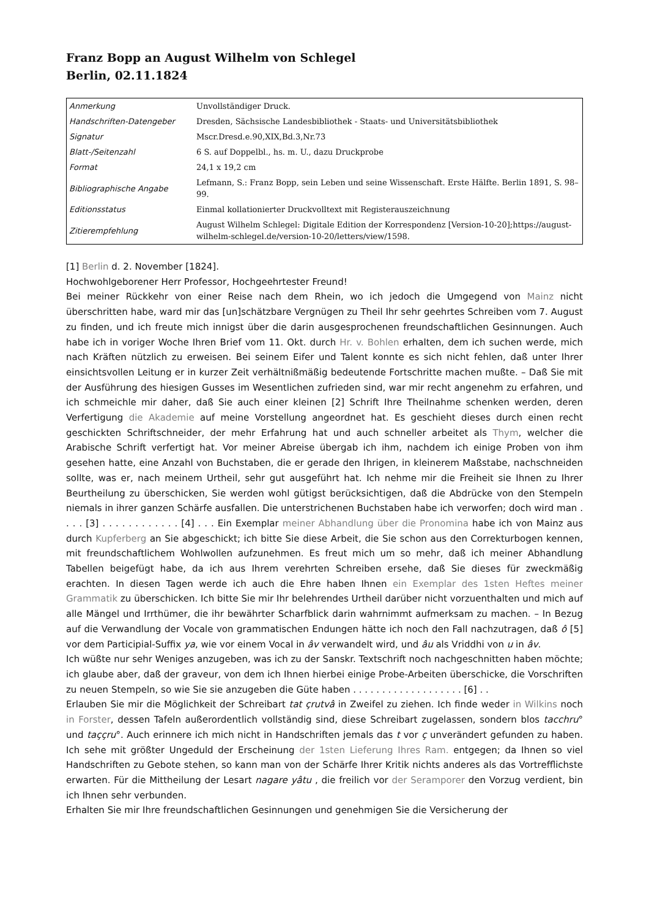Franz Bopp an August Wilhelm von Schlegel
Berlin, 02.11.1824
| Anmerkung | Unvollständiger Druck. |
| Handschriften-Datengeber | Dresden, Sächsische Landesbibliothek - Staats- und Universitätsbibliothek |
| Signatur | Mscr.Dresd.e.90,XIX,Bd.3,Nr.73 |
| Blatt-/Seitenzahl | 6 S. auf Doppelbl., hs. m. U., dazu Druckprobe |
| Format | 24,1 x 19,2 cm |
| Bibliographische Angabe | Lefmann, S.: Franz Bopp, sein Leben und seine Wissenschaft. Erste Hälfte. Berlin 1891, S. 98–99. |
| Editionsstatus | Einmal kollationierter Druckvolltext mit Registerauszeichnung |
| Zitierempfehlung | August Wilhelm Schlegel: Digitale Edition der Korrespondenz [Version-10-20];https://august-wilhelm-schlegel.de/version-10-20/letters/view/1598. |
[1] Berlin d. 2. November [1824].
Hochwohlgeborener Herr Professor, Hochgeehrtester Freund!
Bei meiner Rückkehr von einer Reise nach dem Rhein, wo ich jedoch die Umgegend von Mainz nicht überschritten habe, ward mir das [un]schätzbare Vergnügen zu Theil Ihr sehr geehrtes Schreiben vom 7. August zu finden, und ich freute mich innigst über die darin ausgesprochenen freundschaftlichen Gesinnungen. Auch habe ich in voriger Woche Ihren Brief vom 11. Okt. durch Hr. v. Bohlen erhalten, dem ich suchen werde, mich nach Kräften nützlich zu erweisen. Bei seinem Eifer und Talent konnte es sich nicht fehlen, daß unter Ihrer einsichtsvollen Leitung er in kurzer Zeit verhältnißmäßig bedeutende Fortschritte machen mußte. – Daß Sie mit der Ausführung des hiesigen Gusses im Wesentlichen zufrieden sind, war mir recht angenehm zu erfahren, und ich schmeichle mir daher, daß Sie auch einer kleinen [2] Schrift Ihre Theilnahme schenken werden, deren Verfertigung die Akademie auf meine Vorstellung angeordnet hat. Es geschieht dieses durch einen recht geschickten Schriftschneider, der mehr Erfahrung hat und auch schneller arbeitet als Thym, welcher die Arabische Schrift verfertigt hat. Vor meiner Abreise übergab ich ihm, nachdem ich einige Proben von ihm gesehen hatte, eine Anzahl von Buchstaben, die er gerade den Ihrigen, in kleinerem Maßstabe, nachschneiden sollte, was er, nach meinem Urtheil, sehr gut ausgeführt hat. Ich nehme mir die Freiheit sie Ihnen zu Ihrer Beurtheilung zu überschicken, Sie werden wohl gütigst berücksichtigen, daß die Abdrücke von den Stempeln niemals in ihrer ganzen Schärfe ausfallen. Die unterstrichenen Buchstaben habe ich verworfen; doch wird man . . . . [3] . . . . . . . . . . . . [4] . . . Ein Exemplar meiner Abhandlung über die Pronomina habe ich von Mainz aus durch Kupferberg an Sie abgeschickt; ich bitte Sie diese Arbeit, die Sie schon aus den Correkturbogen kennen, mit freundschaftlichem Wohlwollen aufzunehmen. Es freut mich um so mehr, daß ich meiner Abhandlung Tabellen beigefügt habe, da ich aus Ihrem verehrten Schreiben ersehe, daß Sie dieses für zweckmäßig erachten. In diesen Tagen werde ich auch die Ehre haben Ihnen ein Exemplar des 1sten Heftes meiner Grammatik zu überschicken. Ich bitte Sie mir Ihr belehrendes Urtheil darüber nicht vorzuenthalten und mich auf alle Mängel und Irrthümer, die ihr bewährter Scharfblick darin wahrnimmt aufmerksam zu machen. – In Bezug auf die Verwandlung der Vocale von grammatischen Endungen hätte ich noch den Fall nachzutragen, daß ô [5] vor dem Participial-Suffix ya, wie vor einem Vocal in âv verwandelt wird, und âu als Vriddhi von u in âv.
Ich wüßte nur sehr Weniges anzugeben, was ich zu der Sanskr. Textschrift noch nachgeschnitten haben möchte; ich glaube aber, daß der graveur, von dem ich Ihnen hierbei einige Probe-Arbeiten überschicke, die Vorschriften zu neuen Stempeln, so wie Sie sie anzugeben die Güte haben . . . . . . . . . . . . . . . . . . . [6] . .
Erlauben Sie mir die Möglichkeit der Schreibart tat çrutvâ in Zweifel zu ziehen. Ich finde weder in Wilkins noch in Forster, dessen Tafeln außerordentlich vollständig sind, diese Schreibart zugelassen, sondern blos tacchru° und taççru°. Auch erinnere ich mich nicht in Handschriften jemals das t vor ç unverändert gefunden zu haben. Ich sehe mit größter Ungeduld der Erscheinung der 1sten Lieferung Ihres Ram. entgegen; da Ihnen so viel Handschriften zu Gebote stehen, so kann man von der Schärfe Ihrer Kritik nichts anderes als das Vortrefflichste erwarten. Für die Mittheilung der Lesart nagare yâtu , die freilich vor der Seramporer den Vorzug verdient, bin ich Ihnen sehr verbunden.
Erhalten Sie mir Ihre freundschaftlichen Gesinnungen und genehmigen Sie die Versicherung der